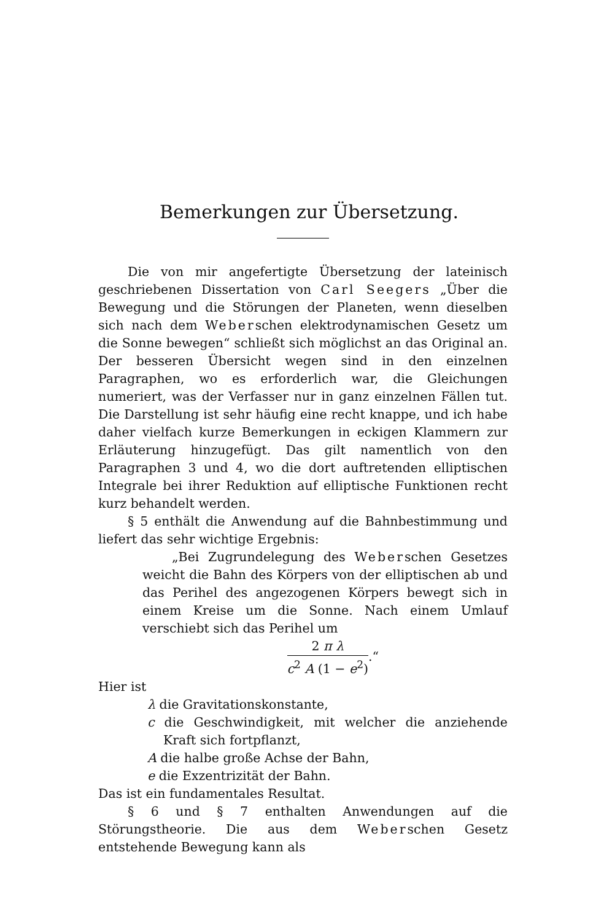Bemerkungen zur Übersetzung.
Die von mir angefertigte Übersetzung der lateinisch geschriebenen Dissertation von Carl Seegers „Über die Bewegung und die Störungen der Planeten, wenn dieselben sich nach dem Weberschen elektrodynamischen Gesetz um die Sonne bewegen“ schließt sich möglichst an das Original an. Der besseren Übersicht wegen sind in den einzelnen Paragraphen, wo es erforderlich war, die Gleichungen numeriert, was der Verfasser nur in ganz einzelnen Fällen tut. Die Darstellung ist sehr häufig eine recht knappe, und ich habe daher vielfach kurze Bemerkungen in eckigen Klammern zur Erläuterung hinzugefügt. Das gilt namentlich von den Paragraphen 3 und 4, wo die dort auftretenden elliptischen Integrale bei ihrer Reduktion auf elliptische Funktionen recht kurz behandelt werden.
§ 5 enthält die Anwendung auf die Bahnbestimmung und liefert das sehr wichtige Ergebnis:
„Bei Zugrundelegung des Weberschen Gesetzes weicht die Bahn des Körpers von der elliptischen ab und das Perihel des angezogenen Körpers bewegt sich in einem Kreise um die Sonne. Nach einem Umlauf verschiebt sich das Perihel um
2 π λ c<sup>2</sup> A (1 − e<sup>2</sup>).“
Hier ist
λ die Gravitationskonstante,
c die Geschwindigkeit, mit welcher die anziehende Kraft sich fortpflanzt,
A die halbe große Achse der Bahn,
e die Exzentrizität der Bahn.
Das ist ein fundamentales Resultat.
§ 6 und § 7 enthalten Anwendungen auf die Störungstheorie. Die aus dem Weberschen Gesetz entstehende Bewegung kann als